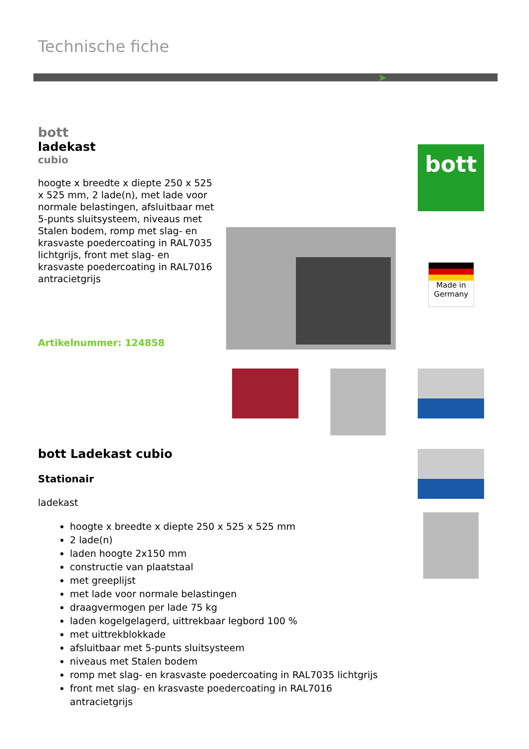Technische fiche
➤
bott
ladekast
cubio
hoogte x breedte x diepte 250 x 525 x 525 mm, 2 lade(n), met lade voor normale belastingen, afsluitbaar met 5-punts sluitsysteem, niveaus met Stalen bodem, romp met slag- en krasvaste poedercoating in RAL7035 lichtgrijs, front met slag- en krasvaste poedercoating in RAL7016 antracietgrijs
Artikelnummer: 124858
bott
Made in
Germany
bott Ladekast cubio
Stationair
ladekast
hoogte x breedte x diepte 250 x 525 x 525 mm
2 lade(n)
laden hoogte 2x150 mm
constructie van plaatstaal
met greeplijst
met lade voor normale belastingen
draagvermogen per lade 75 kg
laden kogelgelagerd, uittrekbaar legbord 100 %
met uittrekblokkade
afsluitbaar met 5-punts sluitsysteem
niveaus met Stalen bodem
romp met slag- en krasvaste poedercoating in RAL7035 lichtgrijs
front met slag- en krasvaste poedercoating in RAL7016 antracietgrijs